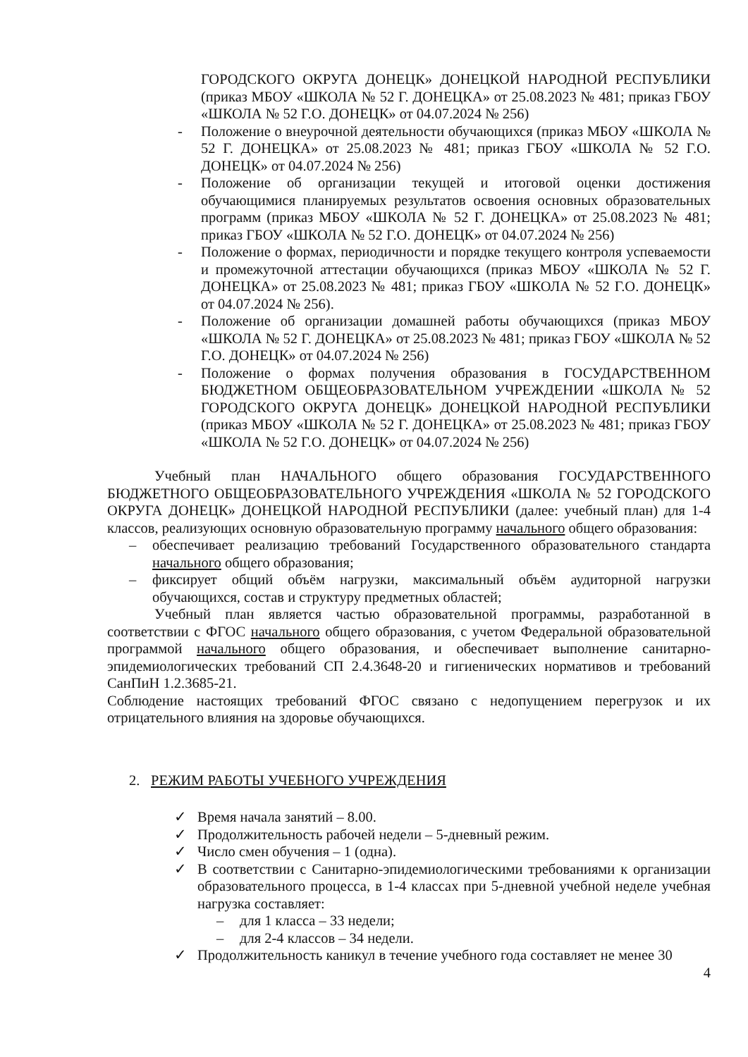ГОРОДСКОГО ОКРУГА ДОНЕЦК» ДОНЕЦКОЙ НАРОДНОЙ РЕСПУБЛИКИ (приказ МБОУ «ШКОЛА № 52 Г. ДОНЕЦКА» от 25.08.2023 № 481; приказ ГБОУ «ШКОЛА № 52 Г.О. ДОНЕЦК» от 04.07.2024 № 256)
- Положение о внеурочной деятельности обучающихся (приказ МБОУ «ШКОЛА № 52 Г. ДОНЕЦКА» от 25.08.2023 № 481; приказ ГБОУ «ШКОЛА № 52 Г.О. ДОНЕЦК» от 04.07.2024 № 256)
- Положение об организации текущей и итоговой оценки достижения обучающимися планируемых результатов освоения основных образовательных программ (приказ МБОУ «ШКОЛА № 52 Г. ДОНЕЦКА» от 25.08.2023 № 481; приказ ГБОУ «ШКОЛА № 52 Г.О. ДОНЕЦК» от 04.07.2024 № 256)
- Положение о формах, периодичности и порядке текущего контроля успеваемости и промежуточной аттестации обучающихся (приказ МБОУ «ШКОЛА № 52 Г. ДОНЕЦКА» от 25.08.2023 № 481; приказ ГБОУ «ШКОЛА № 52 Г.О. ДОНЕЦК» от 04.07.2024 № 256).
- Положение об организации домашней работы обучающихся (приказ МБОУ «ШКОЛА № 52 Г. ДОНЕЦКА» от 25.08.2023 № 481; приказ ГБОУ «ШКОЛА № 52 Г.О. ДОНЕЦК» от 04.07.2024 № 256)
- Положение о формах получения образования в ГОСУДАРСТВЕННОМ БЮДЖЕТНОМ ОБЩЕОБРАЗОВАТЕЛЬНОМ УЧРЕЖДЕНИИ «ШКОЛА № 52 ГОРОДСКОГО ОКРУГА ДОНЕЦК» ДОНЕЦКОЙ НАРОДНОЙ РЕСПУБЛИКИ (приказ МБОУ «ШКОЛА № 52 Г. ДОНЕЦКА» от 25.08.2023 № 481; приказ ГБОУ «ШКОЛА № 52 Г.О. ДОНЕЦК» от 04.07.2024 № 256)
Учебный план НАЧАЛЬНОГО общего образования ГОСУДАРСТВЕННОГО БЮДЖЕТНОГО ОБЩЕОБРАЗОВАТЕЛЬНОГО УЧРЕЖДЕНИЯ «ШКОЛА № 52 ГОРОДСКОГО ОКРУГА ДОНЕЦК» ДОНЕЦКОЙ НАРОДНОЙ РЕСПУБЛИКИ (далее: учебный план) для 1-4 классов, реализующих основную образовательную программу начального общего образования:
– обеспечивает реализацию требований Государственного образовательного стандарта начального общего образования;
– фиксирует общий объём нагрузки, максимальный объём аудиторной нагрузки обучающихся, состав и структуру предметных областей;
Учебный план является частью образовательной программы, разработанной в соответствии с ФГОС начального общего образования, с учетом Федеральной образовательной программой начального общего образования, и обеспечивает выполнение санитарно-эпидемиологических требований СП 2.4.3648-20 и гигиенических нормативов и требований СанПиН 1.2.3685-21.
Соблюдение настоящих требований ФГОС связано с недопущением перегрузок и их отрицательного влияния на здоровье обучающихся.
2. РЕЖИМ РАБОТЫ УЧЕБНОГО УЧРЕЖДЕНИЯ
✓ Время начала занятий – 8.00.
✓ Продолжительность рабочей недели – 5-дневный режим.
✓ Число смен обучения – 1 (одна).
✓ В соответствии с Санитарно-эпидемиологическими требованиями к организации образовательного процесса, в 1-4 классах при 5-дневной учебной неделе учебная нагрузка составляет:
– для 1 класса – 33 недели;
– для 2-4 классов – 34 недели.
✓ Продолжительность каникул в течение учебного года составляет не менее 30
4